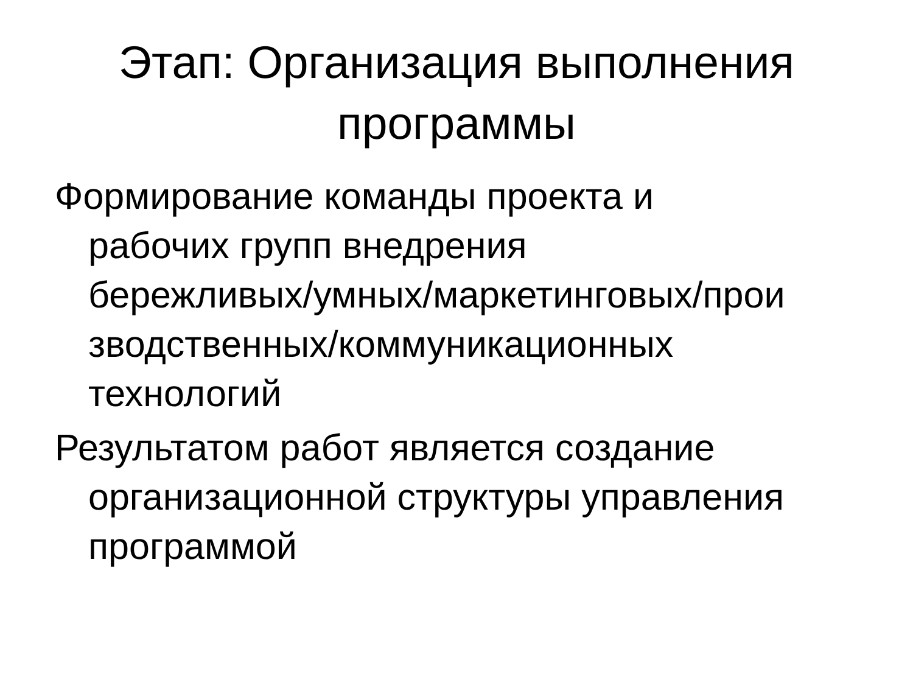Этап: Организация выполнения
программы
Формирование команды проекта и
рабочих групп внедрения
бережливых/умных/маркетинговых/прои
зводственных/коммуникационных
технологий
Результатом работ является создание
организационной структуры управления
программой